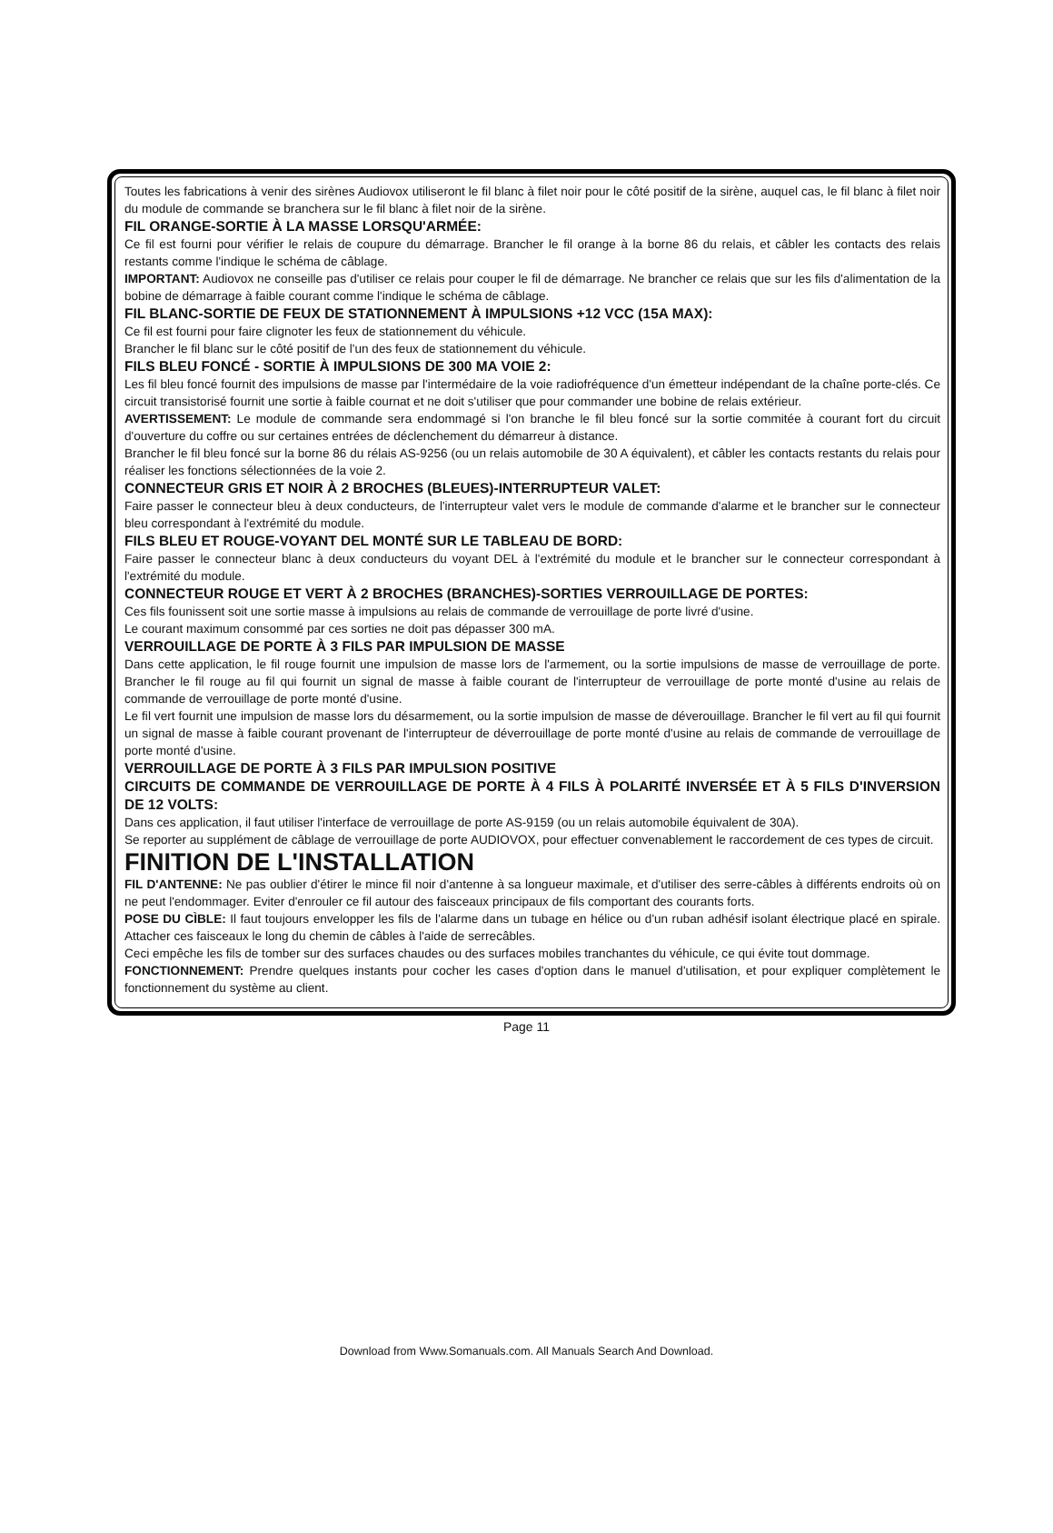Toutes les fabrications à venir des sirènes Audiovox utiliseront le fil blanc à filet noir pour le côté positif de la sirène, auquel cas, le fil blanc à filet noir du module de commande se branchera sur le fil blanc à filet noir de la sirène.
FIL ORANGE-SORTIE À LA MASSE LORSQU'ARMÉE:
Ce fil est fourni pour vérifier le relais de coupure du démarrage. Brancher le fil orange à la borne 86 du relais, et câbler les contacts des relais restants comme l'indique le schéma de câblage.
IMPORTANT: Audiovox ne conseille pas d'utiliser ce relais pour couper le fil de démarrage. Ne brancher ce relais que sur les fils d'alimentation de la bobine de démarrage à faible courant comme l'indique le schéma de câblage.
FIL BLANC-SORTIE DE FEUX DE STATIONNEMENT À IMPULSIONS +12 VCC (15A MAX):
Ce fil est fourni pour faire clignoter les feux de stationnement du véhicule.
Brancher le fil blanc sur le côté positif de l'un des feux de stationnement du véhicule.
FILS BLEU FONCÉ - SORTIE À IMPULSIONS DE 300 MA VOIE 2:
Les fil bleu foncé fournit des impulsions de masse par l'intermédaire de la voie radiofréquence d'un émetteur indépendant de la chaîne porte-clés. Ce circuit transistorisé fournit une sortie à faible cournat et ne doit s'utiliser que pour commander une bobine de relais extérieur.
AVERTISSEMENT: Le module de commande sera endommagé si l'on branche le fil bleu foncé sur la sortie commitée à courant fort du circuit d'ouverture du coffre ou sur certaines entrées de déclenchement du démarreur à distance.
Brancher le fil bleu foncé sur la borne 86 du rélais AS-9256 (ou un relais automobile de 30 A équivalent), et câbler les contacts restants du relais pour réaliser les fonctions sélectionnées de la voie 2.
CONNECTEUR GRIS ET NOIR À 2 BROCHES (BLEUES)-INTERRUPTEUR VALET:
Faire passer le connecteur bleu à deux conducteurs, de l'interrupteur valet vers le module de commande d'alarme et le brancher sur le connecteur bleu correspondant à l'extrémité du module.
FILS BLEU ET ROUGE-VOYANT DEL MONTÉ SUR LE TABLEAU DE BORD:
Faire passer le connecteur blanc à deux conducteurs du voyant DEL à l'extrémité du module et le brancher sur le connecteur correspondant à l'extrémité du module.
CONNECTEUR ROUGE ET VERT À 2 BROCHES (BRANCHES)-SORTIES VERROUILLAGE DE PORTES:
Ces fils founissent soit une sortie masse à impulsions au relais de commande de verrouillage de porte livré d'usine.
Le courant maximum consommé par ces sorties ne doit pas dépasser 300 mA.
VERROUILLAGE DE PORTE À 3 FILS PAR IMPULSION DE MASSE
Dans cette application, le fil rouge fournit une impulsion de masse lors de l'armement, ou la sortie impulsions de masse de verrouillage de porte. Brancher le fil rouge au fil qui fournit un signal de masse à faible courant de l'interrupteur de verrouillage de porte monté d'usine au relais de commande de verrouillage de porte monté d'usine.
Le fil vert fournit une impulsion de masse lors du désarmement, ou la sortie impulsion de masse de déverouillage. Brancher le fil vert au fil qui fournit un signal de masse à faible courant provenant de l'interrupteur de déverrouillage de porte monté d'usine au relais de commande de verrouillage de porte monté d'usine.
VERROUILLAGE DE PORTE À 3 FILS PAR IMPULSION POSITIVE
CIRCUITS DE COMMANDE DE VERROUILLAGE DE PORTE À 4 FILS À POLARITÉ INVERSÉE ET À 5 FILS D'INVERSION DE 12 VOLTS:
Dans ces application, il faut utiliser l'interface de verrouillage de porte AS-9159 (ou un relais automobile équivalent de 30A).
Se reporter au supplément de câblage de verrouillage de porte AUDIOVOX, pour effectuer convenablement le raccordement de ces types de circuit.
FINITION DE L'INSTALLATION
FIL D'ANTENNE: Ne pas oublier d'étirer le mince fil noir d'antenne à sa longueur maximale, et d'utiliser des serre-câbles à différents endroits où on ne peut l'endommager. Eviter d'enrouler ce fil autour des faisceaux principaux de fils comportant des courants forts.
POSE DU CÌBLE: Il faut toujours envelopper les fils de l'alarme dans un tubage en hélice ou d'un ruban adhésif isolant électrique placé en spirale. Attacher ces faisceaux le long du chemin de câbles à l'aide de serrecâbles.
Ceci empêche les fils de tomber sur des surfaces chaudes ou des surfaces mobiles tranchantes du véhicule, ce qui évite tout dommage.
FONCTIONNEMENT: Prendre quelques instants pour cocher les cases d'option dans le manuel d'utilisation, et pour expliquer complètement le fonctionnement du système au client.
Page 11
Download from Www.Somanuals.com. All Manuals Search And Download.